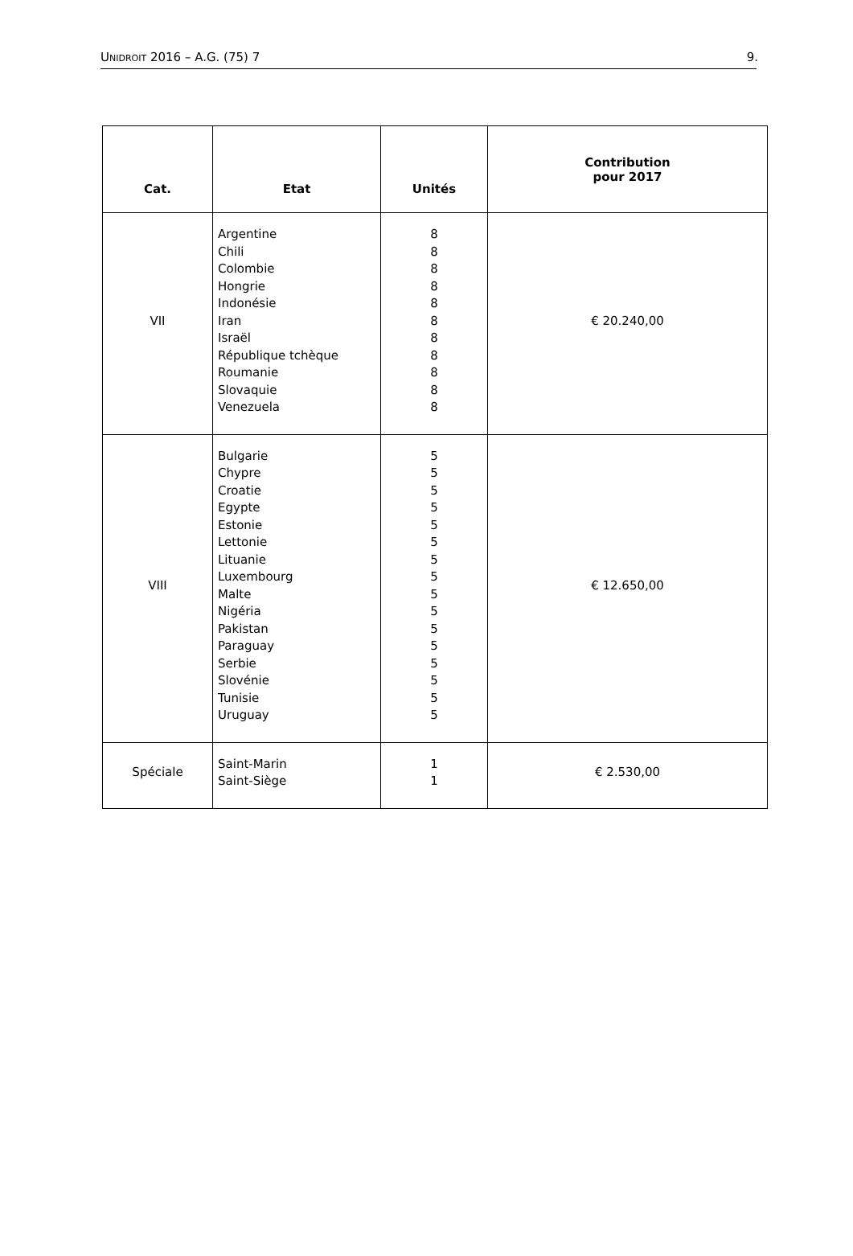UNIDROIT 2016 – A.G. (75) 7 9.
| Cat. | Etat | Unités | Contribution pour 2017 |
| --- | --- | --- | --- |
| VII | Argentine Chili Colombie Hongrie Indonésie Iran Israël République tchèque Roumanie Slovaquie Venezuela | 8 8 8 8 8 8 8 8 8 8 8 | € 20.240,00 |
| VIII | Bulgarie Chypre Croatie Egypte Estonie Lettonie Lituanie Luxembourg Malte Nigéria Pakistan Paraguay Serbie Slovénie Tunisie Uruguay | 5 5 5 5 5 5 5 5 5 5 5 5 5 5 5 5 | € 12.650,00 |
| Spéciale | Saint-Marin Saint-Siège | 1 1 | € 2.530,00 |